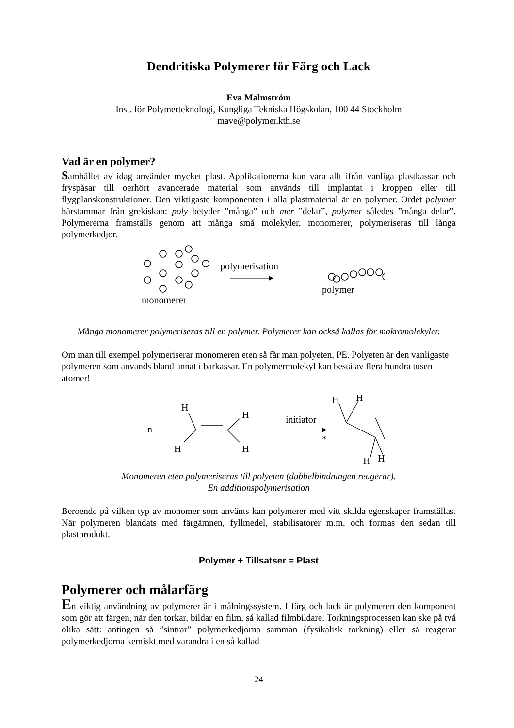Dendritiska Polymerer för Färg och Lack
Eva Malmström
Inst. för Polymerteknologi, Kungliga Tekniska Högskolan, 100 44 Stockholm
mave@polymer.kth.se
Vad är en polymer?
Samhället av idag använder mycket plast. Applikationerna kan vara allt ifrån vanliga plastkassar och fryspåsar till oerhört avancerade material som används till implantat i kroppen eller till flygplanskonstruktioner. Den viktigaste komponenten i alla plastmaterial är en polymer. Ordet polymer härstammar från grekiskan: poly betyder ”många” och mer ”delar”, polymer således ”många delar”. Polymererna framställs genom att många små molekyler, monomerer, polymeriseras till långa polymerkedjor.
monomerer
polymerisation
polymer
Många monomerer polymeriseras till en polymer. Polymerer kan också kallas för makromolekyler.
Om man till exempel polymeriserar monomeren eten så får man polyeten, PE. Polyeten är den vanligaste polymeren som används bland annat i bärkassar. En polymermolekyl kan bestå av flera hundra tusen atomer!
n
H
H
H
H
initiator
H
H
H
H
*
Monomeren eten polymeriseras till polyeten (dubbelbindningen reagerar).
En additionspolymerisation
Beroende på vilken typ av monomer som använts kan polymerer med vitt skilda egenskaper framställas. När polymeren blandats med färgämnen, fyllmedel, stabilisatorer m.m. och formas den sedan till plastprodukt.
Polymer + Tillsatser = Plast
Polymerer och målarfärg
En viktig användning av polymerer är i målningssystem. I färg och lack är polymeren den komponent som gör att färgen, när den torkar, bildar en film, så kallad filmbildare. Torkningsprocessen kan ske på två olika sätt: antingen så ”sintrar” polymerkedjorna samman (fysikalisk torkning) eller så reagerar polymerkedjorna kemiskt med varandra i en så kallad
24